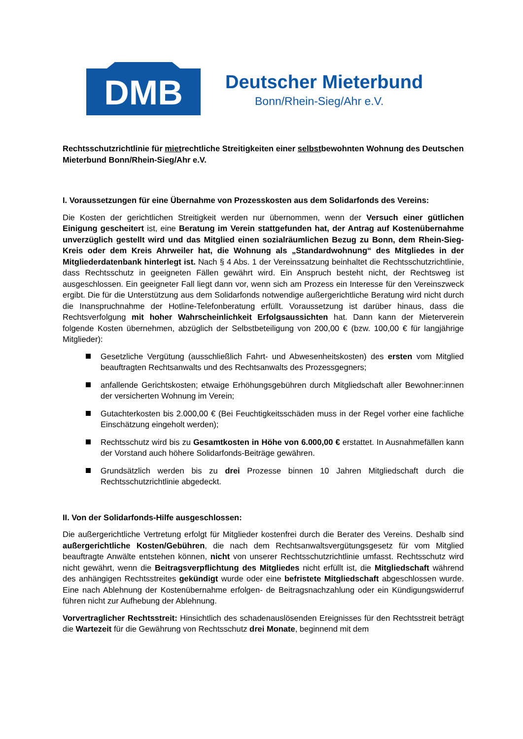DMB
Deutscher Mieterbund
Bonn/Rhein-Sieg/Ahr e.V.
Rechtsschutzrichtlinie für mietrechtliche Streitigkeiten einer selbstbewohnten Wohnung des Deutschen Mieterbund Bonn/Rhein-Sieg/Ahr e.V.
I. Voraussetzungen für eine Übernahme von Prozesskosten aus dem Solidarfonds des Vereins:
Die Kosten der gerichtlichen Streitigkeit werden nur übernommen, wenn der Versuch einer gütlichen Einigung gescheitert ist, eine Beratung im Verein stattgefunden hat, der Antrag auf Kostenübernahme unverzüglich gestellt wird und das Mitglied einen sozialräumlichen Bezug zu Bonn, dem Rhein-Sieg-Kreis oder dem Kreis Ahrweiler hat, die Wohnung als „Standardwohnung“ des Mitgliedes in der Mitgliederdatenbank hinterlegt ist. Nach § 4 Abs. 1 der Vereinssatzung beinhaltet die Rechtsschutzrichtlinie, dass Rechtsschutz in geeigneten Fällen gewährt wird. Ein Anspruch besteht nicht, der Rechtsweg ist ausgeschlossen. Ein geeigneter Fall liegt dann vor, wenn sich am Prozess ein Interesse für den Vereinszweck ergibt. Die für die Unterstützung aus dem Solidarfonds notwendige außergerichtliche Beratung wird nicht durch die Inanspruchnahme der Hotline-Telefonberatung erfüllt. Voraussetzung ist darüber hinaus, dass die Rechtsverfolgung mit hoher Wahrscheinlichkeit Erfolgsaussichten hat. Dann kann der Mieterverein folgende Kosten übernehmen, abzüglich der Selbstbeteiligung von 200,00 € (bzw. 100,00 € für langjährige Mitglieder):
Gesetzliche Vergütung (ausschließlich Fahrt- und Abwesenheitskosten) des ersten vom Mitglied beauftragten Rechtsanwalts und des Rechtsanwalts des Prozessgegners;
anfallende Gerichtskosten; etwaige Erhöhungsgebühren durch Mitgliedschaft aller Bewohner:innen der versicherten Wohnung im Verein;
Gutachterkosten bis 2.000,00 € (Bei Feuchtigkeitsschäden muss in der Regel vorher eine fachliche Einschätzung eingeholt werden);
Rechtsschutz wird bis zu Gesamtkosten in Höhe von 6.000,00 € erstattet. In Ausnahmefällen kann der Vorstand auch höhere Solidarfonds-Beiträge gewähren.
Grundsätzlich werden bis zu drei Prozesse binnen 10 Jahren Mitgliedschaft durch die Rechtsschutzrichtlinie abgedeckt.
II. Von der Solidarfonds-Hilfe ausgeschlossen:
Die außergerichtliche Vertretung erfolgt für Mitglieder kostenfrei durch die Berater des Vereins. Deshalb sind außergerichtliche Kosten/Gebühren, die nach dem Rechtsanwaltsvergütungsgesetz für vom Mitglied beauftragte Anwälte entstehen können, nicht von unserer Rechtsschutzrichtlinie umfasst. Rechtsschutz wird nicht gewährt, wenn die Beitragsverpflichtung des Mitgliedes nicht erfüllt ist, die Mitgliedschaft während des anhängigen Rechtsstreites gekündigt wurde oder eine befristete Mitgliedschaft abgeschlossen wurde. Eine nach Ablehnung der Kostenübernahme erfolgen- de Beitragsnachzahlung oder ein Kündigungswiderruf führen nicht zur Aufhebung der Ablehnung.
Vorvertraglicher Rechtsstreit: Hinsichtlich des schadenauslösenden Ereignisses für den Rechtsstreit beträgt die Wartezeit für die Gewährung von Rechtsschutz drei Monate, beginnend mit dem